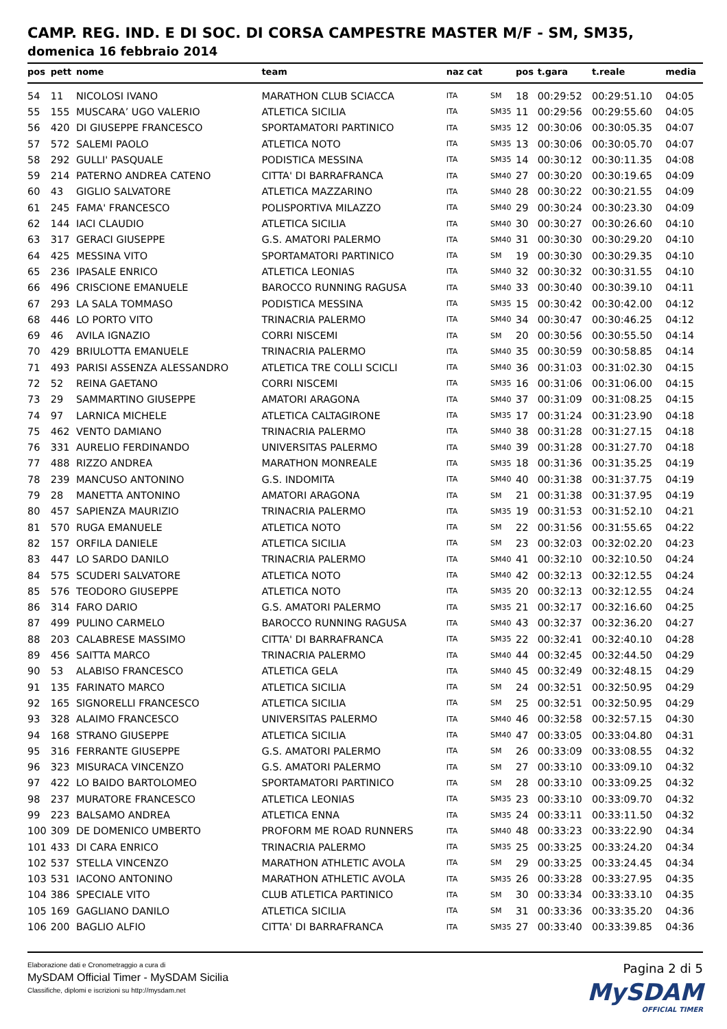CAMP. REG. IND. E DI SOC. DI CORSA CAMPESTRE MASTER M/F - SM, SM35,
domenica 16 febbraio 2014
| pos | pett | nome | team | naz cat | | pos | t.gara | t.reale | media |
| --- | --- | --- | --- | --- | --- | --- | --- | --- | --- |
| 54 | 11 | NICOLOSI IVANO | MARATHON CLUB SCIACCA | ITA | SM | 18 | 00:29:52 | 00:29:51.10 | 04:05 |
| 55 | 155 | MUSCARA’ UGO VALERIO | ATLETICA SICILIA | ITA | SM35 | 11 | 00:29:56 | 00:29:55.60 | 04:05 |
| 56 | 420 | DI GIUSEPPE FRANCESCO | SPORTAMATORI PARTINICO | ITA | SM35 | 12 | 00:30:06 | 00:30:05.35 | 04:07 |
| 57 | 572 | SALEMI PAOLO | ATLETICA NOTO | ITA | SM35 | 13 | 00:30:06 | 00:30:05.70 | 04:07 |
| 58 | 292 | GULLI' PASQUALE | PODISTICA MESSINA | ITA | SM35 | 14 | 00:30:12 | 00:30:11.35 | 04:08 |
| 59 | 214 | PATERNO ANDREA CATENO | CITTA' DI BARRAFRANCA | ITA | SM40 | 27 | 00:30:20 | 00:30:19.65 | 04:09 |
| 60 | 43 | GIGLIO SALVATORE | ATLETICA MAZZARINO | ITA | SM40 | 28 | 00:30:22 | 00:30:21.55 | 04:09 |
| 61 | 245 | FAMA' FRANCESCO | POLISPORTIVA MILAZZO | ITA | SM40 | 29 | 00:30:24 | 00:30:23.30 | 04:09 |
| 62 | 144 | IACI CLAUDIO | ATLETICA SICILIA | ITA | SM40 | 30 | 00:30:27 | 00:30:26.60 | 04:10 |
| 63 | 317 | GERACI GIUSEPPE | G.S. AMATORI PALERMO | ITA | SM40 | 31 | 00:30:30 | 00:30:29.20 | 04:10 |
| 64 | 425 | MESSINA VITO | SPORTAMATORI PARTINICO | ITA | SM | 19 | 00:30:30 | 00:30:29.35 | 04:10 |
| 65 | 236 | IPASALE ENRICO | ATLETICA LEONIAS | ITA | SM40 | 32 | 00:30:32 | 00:30:31.55 | 04:10 |
| 66 | 496 | CRISCIONE EMANUELE | BAROCCO RUNNING RAGUSA | ITA | SM40 | 33 | 00:30:40 | 00:30:39.10 | 04:11 |
| 67 | 293 | LA SALA TOMMASO | PODISTICA MESSINA | ITA | SM35 | 15 | 00:30:42 | 00:30:42.00 | 04:12 |
| 68 | 446 | LO PORTO VITO | TRINACRIA PALERMO | ITA | SM40 | 34 | 00:30:47 | 00:30:46.25 | 04:12 |
| 69 | 46 | AVILA IGNAZIO | CORRI NISCEMI | ITA | SM | 20 | 00:30:56 | 00:30:55.50 | 04:14 |
| 70 | 429 | BRIULOTTA EMANUELE | TRINACRIA PALERMO | ITA | SM40 | 35 | 00:30:59 | 00:30:58.85 | 04:14 |
| 71 | 493 | PARISI ASSENZA ALESSANDRO | ATLETICA TRE COLLI SCICLI | ITA | SM40 | 36 | 00:31:03 | 00:31:02.30 | 04:15 |
| 72 | 52 | REINA GAETANO | CORRI NISCEMI | ITA | SM35 | 16 | 00:31:06 | 00:31:06.00 | 04:15 |
| 73 | 29 | SAMMARTINO GIUSEPPE | AMATORI ARAGONA | ITA | SM40 | 37 | 00:31:09 | 00:31:08.25 | 04:15 |
| 74 | 97 | LARNICA MICHELE | ATLETICA CALTAGIRONE | ITA | SM35 | 17 | 00:31:24 | 00:31:23.90 | 04:18 |
| 75 | 462 | VENTO DAMIANO | TRINACRIA PALERMO | ITA | SM40 | 38 | 00:31:28 | 00:31:27.15 | 04:18 |
| 76 | 331 | AURELIO FERDINANDO | UNIVERSITAS PALERMO | ITA | SM40 | 39 | 00:31:28 | 00:31:27.70 | 04:18 |
| 77 | 488 | RIZZO ANDREA | MARATHON MONREALE | ITA | SM35 | 18 | 00:31:36 | 00:31:35.25 | 04:19 |
| 78 | 239 | MANCUSO ANTONINO | G.S. INDOMITA | ITA | SM40 | 40 | 00:31:38 | 00:31:37.75 | 04:19 |
| 79 | 28 | MANETTA ANTONINO | AMATORI ARAGONA | ITA | SM | 21 | 00:31:38 | 00:31:37.95 | 04:19 |
| 80 | 457 | SAPIENZA MAURIZIO | TRINACRIA PALERMO | ITA | SM35 | 19 | 00:31:53 | 00:31:52.10 | 04:21 |
| 81 | 570 | RUGA EMANUELE | ATLETICA NOTO | ITA | SM | 22 | 00:31:56 | 00:31:55.65 | 04:22 |
| 82 | 157 | ORFILA DANIELE | ATLETICA SICILIA | ITA | SM | 23 | 00:32:03 | 00:32:02.20 | 04:23 |
| 83 | 447 | LO SARDO DANILO | TRINACRIA PALERMO | ITA | SM40 | 41 | 00:32:10 | 00:32:10.50 | 04:24 |
| 84 | 575 | SCUDERI SALVATORE | ATLETICA NOTO | ITA | SM40 | 42 | 00:32:13 | 00:32:12.55 | 04:24 |
| 85 | 576 | TEODORO GIUSEPPE | ATLETICA NOTO | ITA | SM35 | 20 | 00:32:13 | 00:32:12.55 | 04:24 |
| 86 | 314 | FARO DARIO | G.S. AMATORI PALERMO | ITA | SM35 | 21 | 00:32:17 | 00:32:16.60 | 04:25 |
| 87 | 499 | PULINO CARMELO | BAROCCO RUNNING RAGUSA | ITA | SM40 | 43 | 00:32:37 | 00:32:36.20 | 04:27 |
| 88 | 203 | CALABRESE MASSIMO | CITTA' DI BARRAFRANCA | ITA | SM35 | 22 | 00:32:41 | 00:32:40.10 | 04:28 |
| 89 | 456 | SAITTA MARCO | TRINACRIA PALERMO | ITA | SM40 | 44 | 00:32:45 | 00:32:44.50 | 04:29 |
| 90 | 53 | ALABISO FRANCESCO | ATLETICA GELA | ITA | SM40 | 45 | 00:32:49 | 00:32:48.15 | 04:29 |
| 91 | 135 | FARINATO MARCO | ATLETICA SICILIA | ITA | SM | 24 | 00:32:51 | 00:32:50.95 | 04:29 |
| 92 | 165 | SIGNORELLI FRANCESCO | ATLETICA SICILIA | ITA | SM | 25 | 00:32:51 | 00:32:50.95 | 04:29 |
| 93 | 328 | ALAIMO FRANCESCO | UNIVERSITAS PALERMO | ITA | SM40 | 46 | 00:32:58 | 00:32:57.15 | 04:30 |
| 94 | 168 | STRANO GIUSEPPE | ATLETICA SICILIA | ITA | SM40 | 47 | 00:33:05 | 00:33:04.80 | 04:31 |
| 95 | 316 | FERRANTE GIUSEPPE | G.S. AMATORI PALERMO | ITA | SM | 26 | 00:33:09 | 00:33:08.55 | 04:32 |
| 96 | 323 | MISURACA VINCENZO | G.S. AMATORI PALERMO | ITA | SM | 27 | 00:33:10 | 00:33:09.10 | 04:32 |
| 97 | 422 | LO BAIDO BARTOLOMEO | SPORTAMATORI PARTINICO | ITA | SM | 28 | 00:33:10 | 00:33:09.25 | 04:32 |
| 98 | 237 | MURATORE FRANCESCO | ATLETICA LEONIAS | ITA | SM35 | 23 | 00:33:10 | 00:33:09.70 | 04:32 |
| 99 | 223 | BALSAMO ANDREA | ATLETICA ENNA | ITA | SM35 | 24 | 00:33:11 | 00:33:11.50 | 04:32 |
| 100 | 309 | DE DOMENICO UMBERTO | PROFORM ME ROAD RUNNERS | ITA | SM40 | 48 | 00:33:23 | 00:33:22.90 | 04:34 |
| 101 | 433 | DI CARA ENRICO | TRINACRIA PALERMO | ITA | SM35 | 25 | 00:33:25 | 00:33:24.20 | 04:34 |
| 102 | 537 | STELLA VINCENZO | MARATHON ATHLETIC AVOLA | ITA | SM | 29 | 00:33:25 | 00:33:24.45 | 04:34 |
| 103 | 531 | IACONO ANTONINO | MARATHON ATHLETIC AVOLA | ITA | SM35 | 26 | 00:33:28 | 00:33:27.95 | 04:35 |
| 104 | 386 | SPECIALE VITO | CLUB ATLETICA PARTINICO | ITA | SM | 30 | 00:33:34 | 00:33:33.10 | 04:35 |
| 105 | 169 | GAGLIANO DANILO | ATLETICA SICILIA | ITA | SM | 31 | 00:33:36 | 00:33:35.20 | 04:36 |
| 106 | 200 | BAGLIO ALFIO | CITTA' DI BARRAFRANCA | ITA | SM35 | 27 | 00:33:40 | 00:33:39.85 | 04:36 |
Elaborazione dati e Cronometraggio a cura di
MySDAM Official Timer - MySDAM Sicilia
Classifiche, diplomi e iscrizioni su http://mysdam.net
Pagina 2 di 5
MySDAM
OFFICIAL TIMER